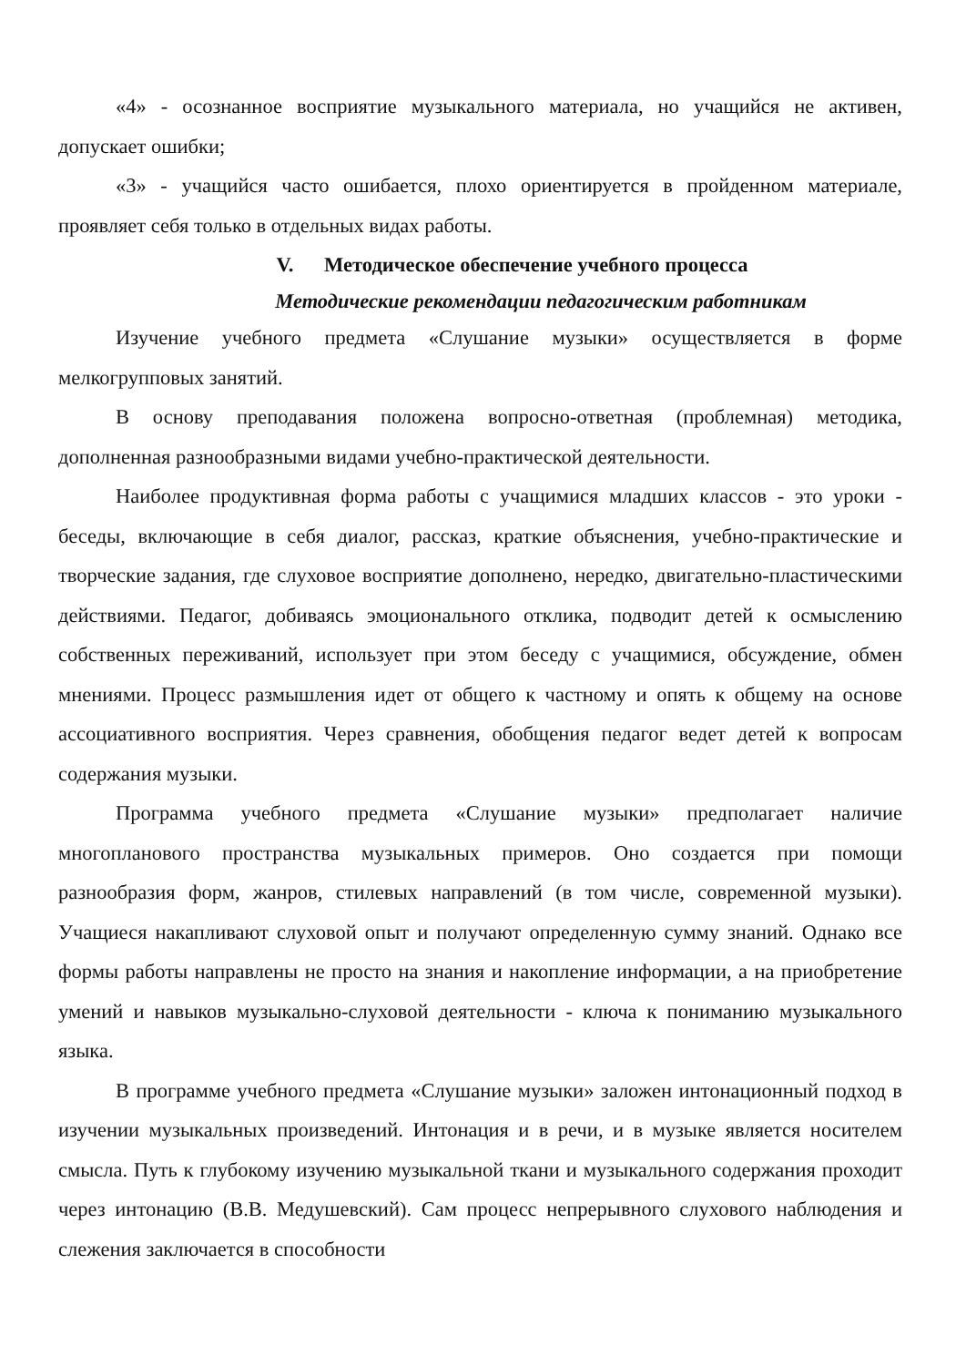«4» - осознанное восприятие музыкального материала, но учащийся не активен, допускает ошибки;
«3» - учащийся часто ошибается, плохо ориентируется в пройденном материале, проявляет себя только в отдельных видах работы.
V. Методическое обеспечение учебного процесса
Методические рекомендации педагогическим работникам
Изучение учебного предмета «Слушание музыки» осуществляется в форме мелкогрупповых занятий.
В основу преподавания положена вопросно-ответная (проблемная) методика, дополненная разнообразными видами учебно-практической деятельности.
Наиболее продуктивная форма работы с учащимися младших классов - это уроки - беседы, включающие в себя диалог, рассказ, краткие объяснения, учебно-практические и творческие задания, где слуховое восприятие дополнено, нередко, двигательно-пластическими действиями. Педагог, добиваясь эмоционального отклика, подводит детей к осмыслению собственных переживаний, использует при этом беседу с учащимися, обсуждение, обмен мнениями. Процесс размышления идет от общего к частному и опять к общему на основе ассоциативного восприятия. Через сравнения, обобщения педагог ведет детей к вопросам содержания музыки.
Программа учебного предмета «Слушание музыки» предполагает наличие многопланового пространства музыкальных примеров. Оно создается при помощи разнообразия форм, жанров, стилевых направлений (в том числе, современной музыки). Учащиеся накапливают слуховой опыт и получают определенную сумму знаний. Однако все формы работы направлены не просто на знания и накопление информации, а на приобретение умений и навыков музыкально-слуховой деятельности - ключа к пониманию музыкального языка.
В программе учебного предмета «Слушание музыки» заложен интонационный подход в изучении музыкальных произведений. Интонация и в речи, и в музыке является носителем смысла. Путь к глубокому изучению музыкальной ткани и музыкального содержания проходит через интонацию (В.В. Медушевский). Сам процесс непрерывного слухового наблюдения и слежения заключается в способности